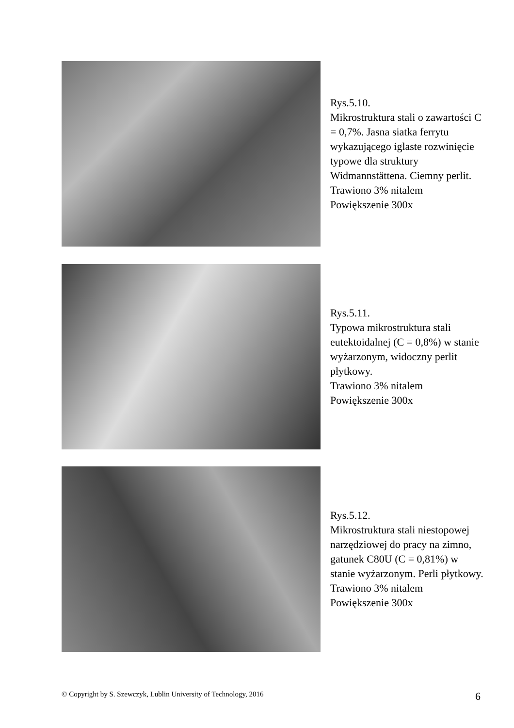Rys.5.10.
Mikrostruktura stali o zawartości C = 0,7%. Jasna siatka ferrytu wykazującego iglaste rozwinięcie typowe dla struktury Widmannstättena. Ciemny perlit.
Trawiono 3% nitalem
Powiększenie 300x
Rys.5.11.
Typowa mikrostruktura stali eutektoidalnej (C = 0,8%) w stanie wyżarzonym, widoczny perlit płytkowy.
Trawiono 3% nitalem
Powiększenie 300x
Rys.5.12.
Mikrostruktura stali niestopowej narzędziowej do pracy na zimno, gatunek C80U (C = 0,81%) w stanie wyżarzonym. Perli płytkowy.
Trawiono 3% nitalem
Powiększenie 300x
© Copyright by S. Szewczyk, Lublin University of Technology, 2016 6